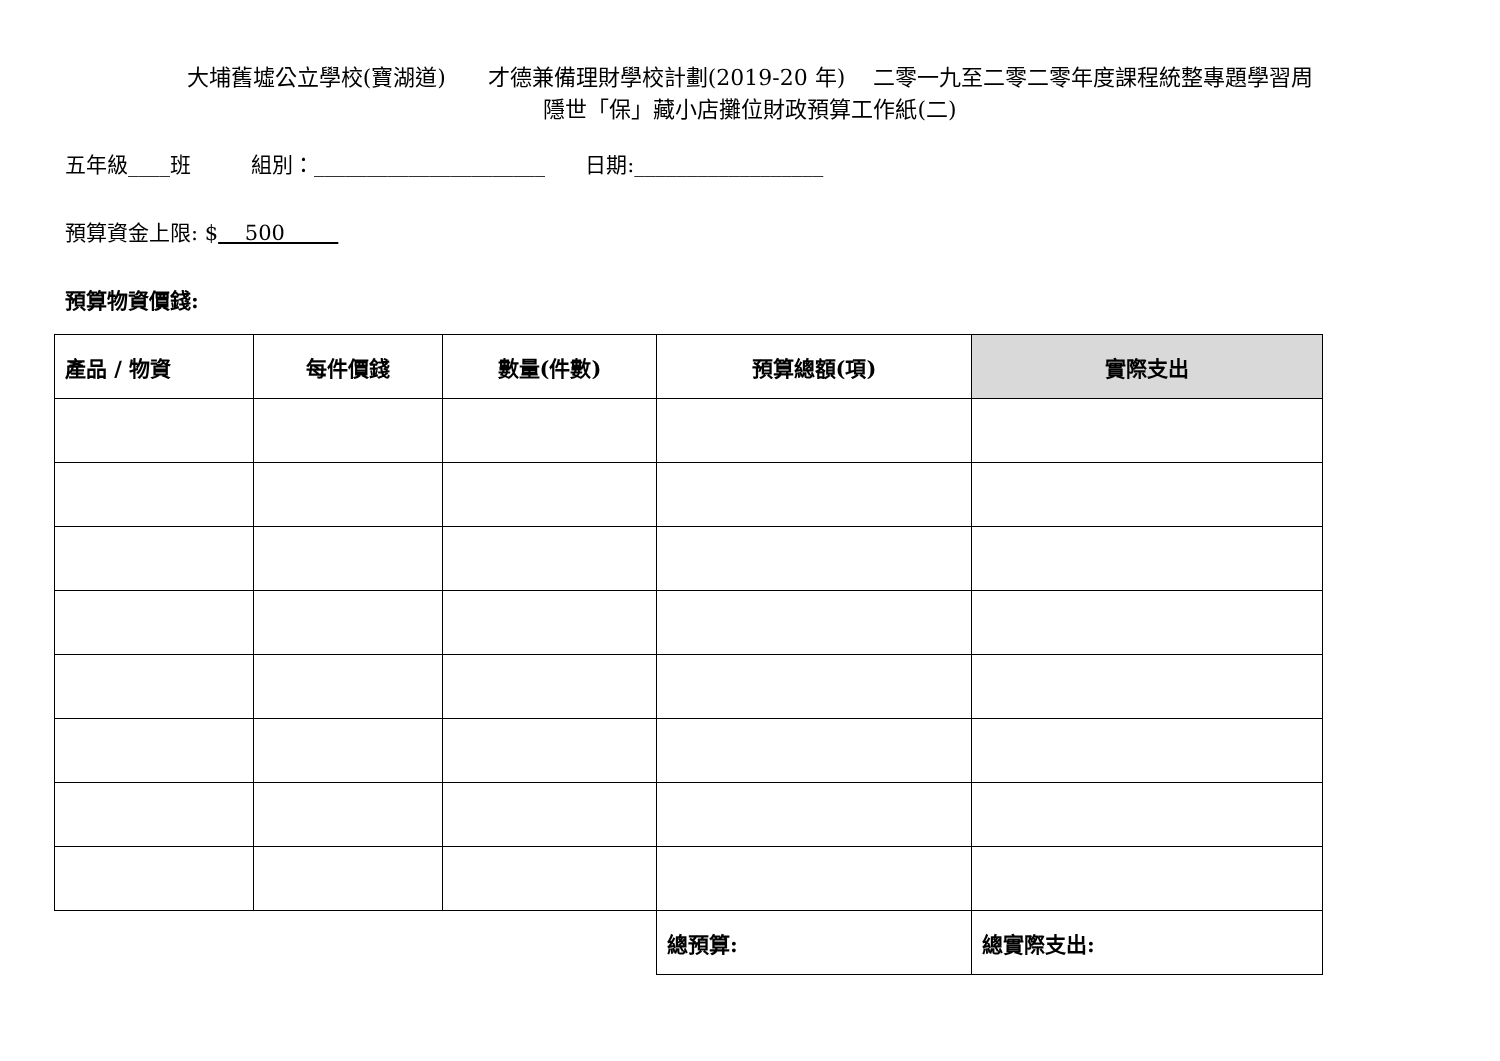大埔舊墟公立學校(寶湖道) 才德兼備理財學校計劃(2019-20 年) 二零一九至二零二零年度課程統整專題學習周
隱世「保」藏小店攤位財政預算工作紙(二)
五年級____班 組別：______________________ 日期:__________________
預算資金上限: $ 500
預算物資價錢:
| 產品 / 物資 | 每件價錢 | 數量(件數) | 預算總額(項) | 實際支出 |
| --- | --- | --- | --- | --- |
| | | | 總預算: | 總實際支出: |